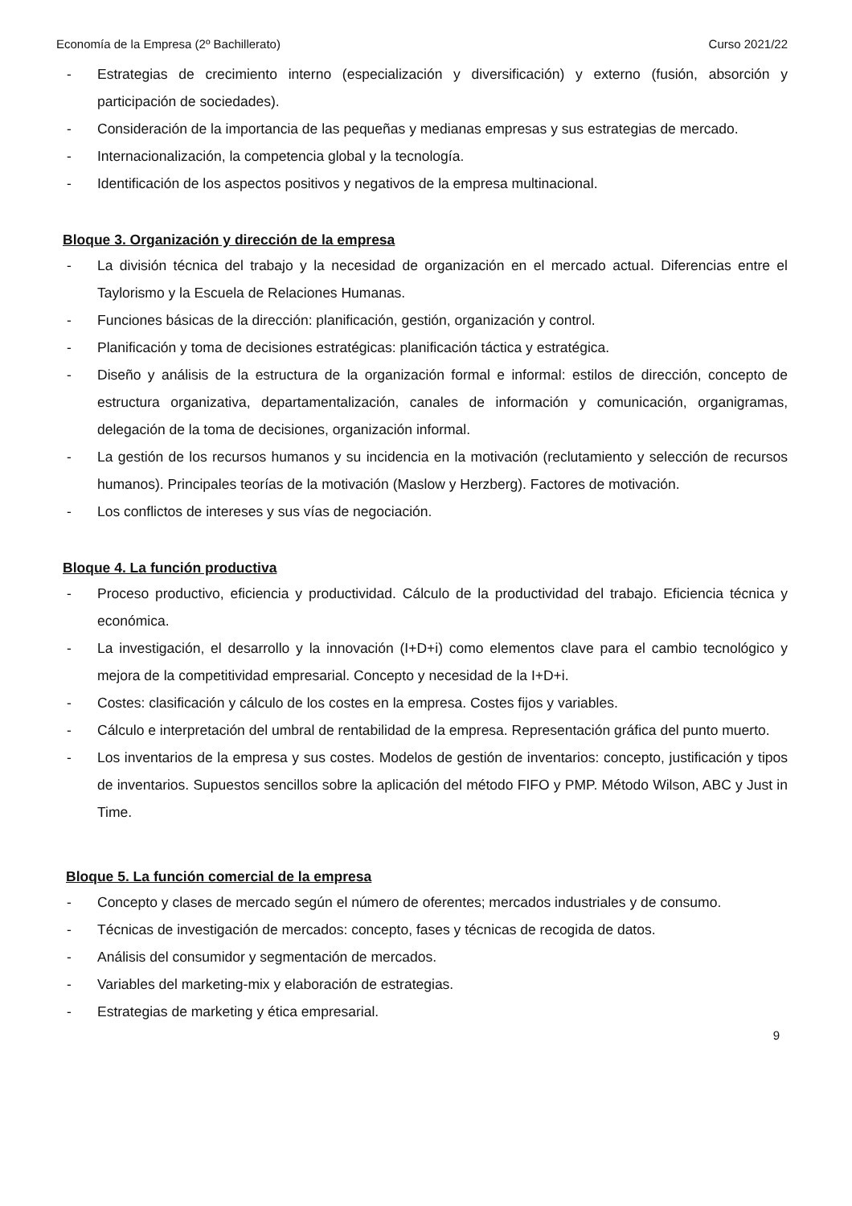Economía de la Empresa (2º Bachillerato) Curso 2021/22
- Estrategias de crecimiento interno (especialización y diversificación) y externo (fusión, absorción y participación de sociedades).
- Consideración de la importancia de las pequeñas y medianas empresas y sus estrategias de mercado.
- Internacionalización, la competencia global y la tecnología.
- Identificación de los aspectos positivos y negativos de la empresa multinacional.
Bloque 3. Organización y dirección de la empresa
- La división técnica del trabajo y la necesidad de organización en el mercado actual. Diferencias entre el Taylorismo y la Escuela de Relaciones Humanas.
- Funciones básicas de la dirección: planificación, gestión, organización y control.
- Planificación y toma de decisiones estratégicas: planificación táctica y estratégica.
- Diseño y análisis de la estructura de la organización formal e informal: estilos de dirección, concepto de estructura organizativa, departamentalización, canales de información y comunicación, organigramas, delegación de la toma de decisiones, organización informal.
- La gestión de los recursos humanos y su incidencia en la motivación (reclutamiento y selección de recursos humanos). Principales teorías de la motivación (Maslow y Herzberg). Factores de motivación.
- Los conflictos de intereses y sus vías de negociación.
Bloque 4. La función productiva
- Proceso productivo, eficiencia y productividad. Cálculo de la productividad del trabajo. Eficiencia técnica y económica.
- La investigación, el desarrollo y la innovación (I+D+i) como elementos clave para el cambio tecnológico y mejora de la competitividad empresarial. Concepto y necesidad de la I+D+i.
- Costes: clasificación y cálculo de los costes en la empresa. Costes fijos y variables.
- Cálculo e interpretación del umbral de rentabilidad de la empresa. Representación gráfica del punto muerto.
- Los inventarios de la empresa y sus costes. Modelos de gestión de inventarios: concepto, justificación y tipos de inventarios. Supuestos sencillos sobre la aplicación del método FIFO y PMP. Método Wilson, ABC y Just in Time.
Bloque 5. La función comercial de la empresa
- Concepto y clases de mercado según el número de oferentes; mercados industriales y de consumo.
- Técnicas de investigación de mercados: concepto, fases y técnicas de recogida de datos.
- Análisis del consumidor y segmentación de mercados.
- Variables del marketing-mix y elaboración de estrategias.
- Estrategias de marketing y ética empresarial.
9